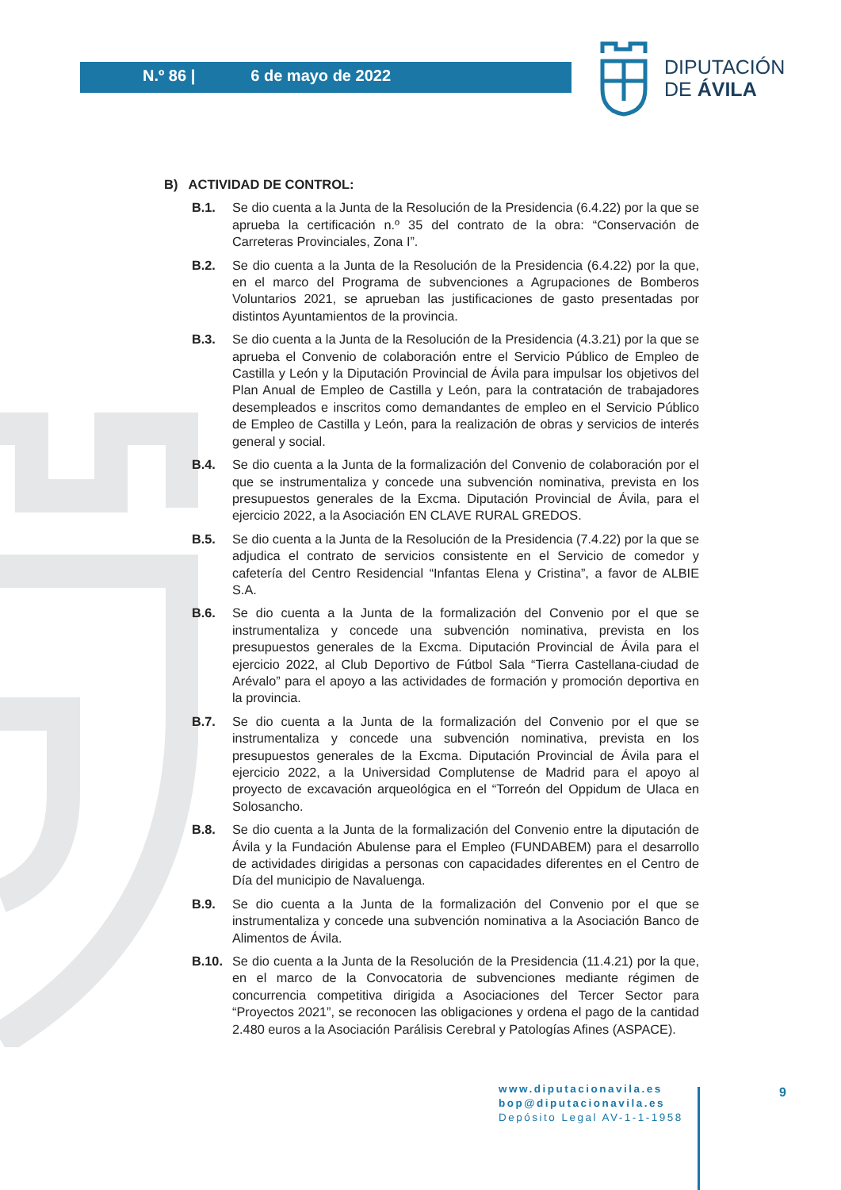N.º 86 | 6 de mayo de 2022
DIPUTACIÓN
DE ÁVILA
B) ACTIVIDAD DE CONTROL:
B.1. Se dio cuenta a la Junta de la Resolución de la Presidencia (6.4.22) por la que se aprueba la certificación n.º 35 del contrato de la obra: “Conservación de Carreteras Provinciales, Zona I”.
B.2. Se dio cuenta a la Junta de la Resolución de la Presidencia (6.4.22) por la que, en el marco del Programa de subvenciones a Agrupaciones de Bomberos Voluntarios 2021, se aprueban las justificaciones de gasto presentadas por distintos Ayuntamientos de la provincia.
B.3. Se dio cuenta a la Junta de la Resolución de la Presidencia (4.3.21) por la que se aprueba el Convenio de colaboración entre el Servicio Público de Empleo de Castilla y León y la Diputación Provincial de Ávila para impulsar los objetivos del Plan Anual de Empleo de Castilla y León, para la contratación de trabajadores desempleados e inscritos como demandantes de empleo en el Servicio Público de Empleo de Castilla y León, para la realización de obras y servicios de interés general y social.
B.4. Se dio cuenta a la Junta de la formalización del Convenio de colaboración por el que se instrumentaliza y concede una subvención nominativa, prevista en los presupuestos generales de la Excma. Diputación Provincial de Ávila, para el ejercicio 2022, a la Asociación EN CLAVE RURAL GREDOS.
B.5. Se dio cuenta a la Junta de la Resolución de la Presidencia (7.4.22) por la que se adjudica el contrato de servicios consistente en el Servicio de comedor y cafetería del Centro Residencial “Infantas Elena y Cristina”, a favor de ALBIE S.A.
B.6. Se dio cuenta a la Junta de la formalización del Convenio por el que se instrumentaliza y concede una subvención nominativa, prevista en los presupuestos generales de la Excma. Diputación Provincial de Ávila para el ejercicio 2022, al Club Deportivo de Fútbol Sala “Tierra Castellana-ciudad de Arévalo” para el apoyo a las actividades de formación y promoción deportiva en la provincia.
B.7. Se dio cuenta a la Junta de la formalización del Convenio por el que se instrumentaliza y concede una subvención nominativa, prevista en los presupuestos generales de la Excma. Diputación Provincial de Ávila para el ejercicio 2022, a la Universidad Complutense de Madrid para el apoyo al proyecto de excavación arqueológica en el “Torreón del Oppidum de Ulaca en Solosancho.
B.8. Se dio cuenta a la Junta de la formalización del Convenio entre la diputación de Ávila y la Fundación Abulense para el Empleo (FUNDABEM) para el desarrollo de actividades dirigidas a personas con capacidades diferentes en el Centro de Día del municipio de Navaluenga.
B.9. Se dio cuenta a la Junta de la formalización del Convenio por el que se instrumentaliza y concede una subvención nominativa a la Asociación Banco de Alimentos de Ávila.
B.10. Se dio cuenta a la Junta de la Resolución de la Presidencia (11.4.21) por la que, en el marco de la Convocatoria de subvenciones mediante régimen de concurrencia competitiva dirigida a Asociaciones del Tercer Sector para “Proyectos 2021”, se reconocen las obligaciones y ordena el pago de la cantidad 2.480 euros a la Asociación Parálisis Cerebral y Patologías Afines (ASPACE).
www.diputacionavila.es
bop@diputacionavila.es
Depósito Legal AV-1-1-1958
9